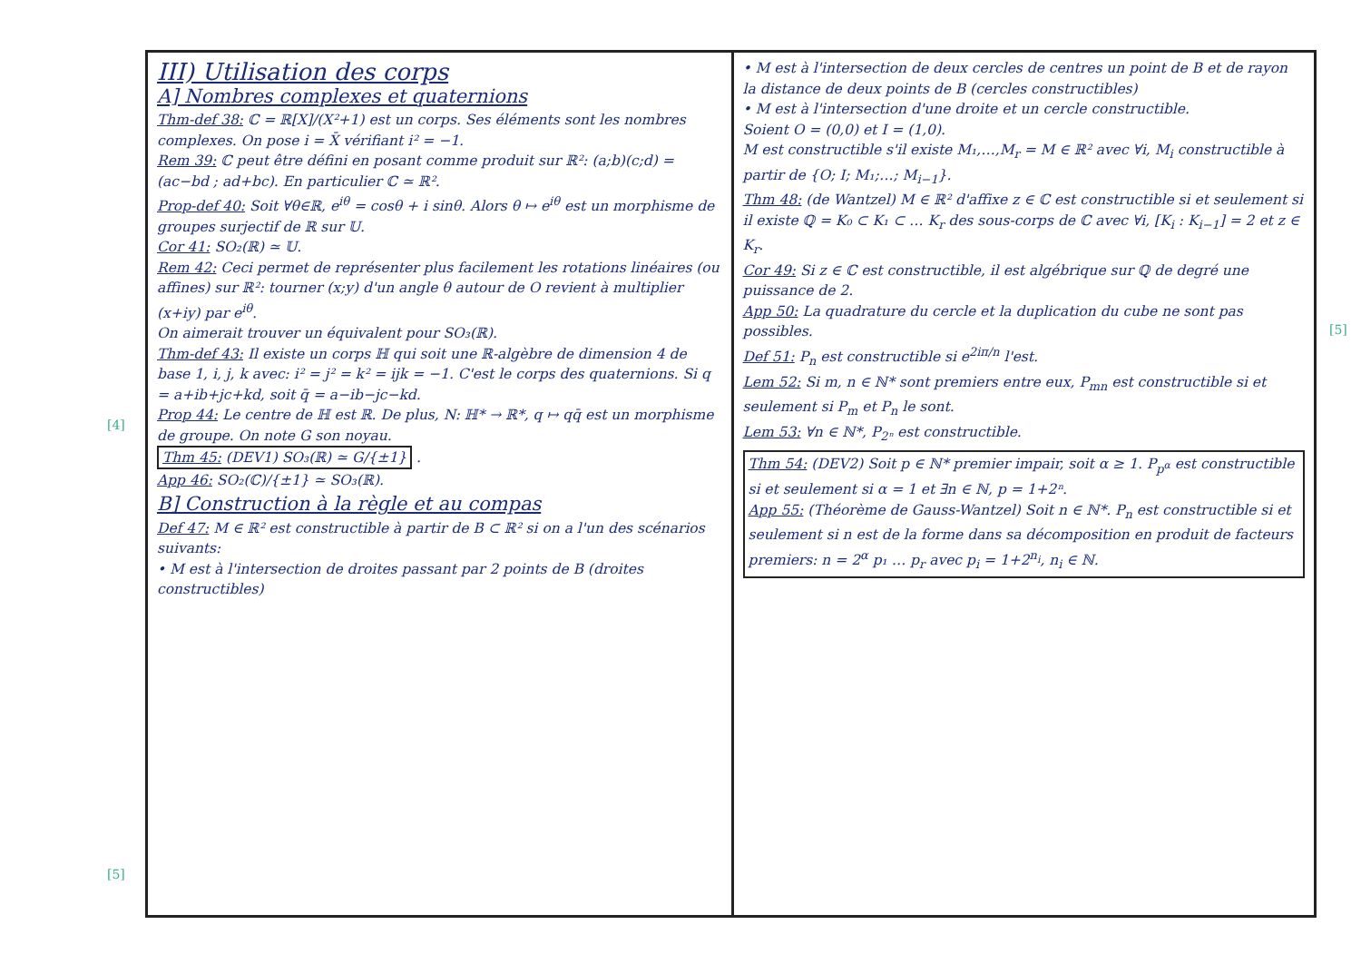[4]
[5]
[5]
III) Utilisation des corps
A] Nombres complexes et quaternions
Thm-def 38: ℂ = ℝ[X]/(X²+1) est un corps. Ses éléments sont les nombres complexes. On pose i = X̄ vérifiant i² = −1.
Rem 39: ℂ peut être défini en posant comme produit sur ℝ²: (a;b)(c;d) = (ac−bd ; ad+bc). En particulier ℂ ≃ ℝ².
Prop-def 40: Soit ∀θ∈ℝ, e<sup>iθ</sup> = cosθ + i sinθ. Alors θ ↦ e<sup>iθ</sup> est un morphisme de groupes surjectif de ℝ sur 𝕌.
Cor 41: SO₂(ℝ) ≃ 𝕌.
Rem 42: Ceci permet de représenter plus facilement les rotations linéaires (ou affines) sur ℝ²: tourner (x;y) d'un angle θ autour de O revient à multiplier (x+iy) par e<sup>iθ</sup>.
On aimerait trouver un équivalent pour SO₃(ℝ).
Thm-def 43: Il existe un corps ℍ qui soit une ℝ-algèbre de dimension 4 de base 1, i, j, k avec: i² = j² = k² = ijk = −1. C'est le corps des quaternions. Si q = a+ib+jc+kd, soit q̄ = a−ib−jc−kd.
Prop 44: Le centre de ℍ est ℝ. De plus, N: ℍ* → ℝ*, q ↦ qq̄ est un morphisme de groupe. On note G son noyau.
Thm 45: (DEV1) SO₃(ℝ) ≃ G/{±1} .
App 46: SO₂(ℂ)/{±1} ≃ SO₃(ℝ).
B] Construction à la règle et au compas
Def 47: M ∈ ℝ² est constructible à partir de B ⊂ ℝ² si on a l'un des scénarios suivants:
• M est à l'intersection de droites passant par 2 points de B (droites constructibles)
• M est à l'intersection de deux cercles de centres un point de B et de rayon la distance de deux points de B (cercles constructibles)
• M est à l'intersection d'une droite et un cercle constructible.
Soient O = (0,0) et I = (1,0).
M est constructible s'il existe M₁,…,M<sub>r</sub> = M ∈ ℝ² avec ∀i, M<sub>i</sub> constructible à partir de {O; I; M₁;…; M<sub>i−1</sub>}.
Thm 48: (de Wantzel) M ∈ ℝ² d'affixe z ∈ ℂ est constructible si et seulement si il existe ℚ = K₀ ⊂ K₁ ⊂ … K<sub>r</sub> des sous-corps de ℂ avec ∀i, [K<sub>i</sub> : K<sub>i−1</sub>] = 2 et z ∈ K<sub>r</sub>.
Cor 49: Si z ∈ ℂ est constructible, il est algébrique sur ℚ de degré une puissance de 2.
App 50: La quadrature du cercle et la duplication du cube ne sont pas possibles.
Def 51: P<sub>n</sub> est constructible si e<sup>2iπ/n</sup> l'est.
Lem 52: Si m, n ∈ ℕ* sont premiers entre eux, P<sub>mn</sub> est constructible si et seulement si P<sub>m</sub> et P<sub>n</sub> le sont.
Lem 53: ∀n ∈ ℕ*, P<sub>2ⁿ</sub> est constructible.
Thm 54: (DEV2) Soit p ∈ ℕ* premier impair, soit α ≥ 1. P<sub>p<sup>α</sup></sub> est constructible si et seulement si α = 1 et ∃n ∈ ℕ, p = 1+2ⁿ.
App 55: (Théorème de Gauss-Wantzel) Soit n ∈ ℕ*. P<sub>n</sub> est constructible si et seulement si n est de la forme dans sa décomposition en produit de facteurs premiers: n = 2<sup>α</sup> p₁ … p<sub>r</sub> avec p<sub>i</sub> = 1+2<sup>n<sub>i</sub></sup>, n<sub>i</sub> ∈ ℕ.